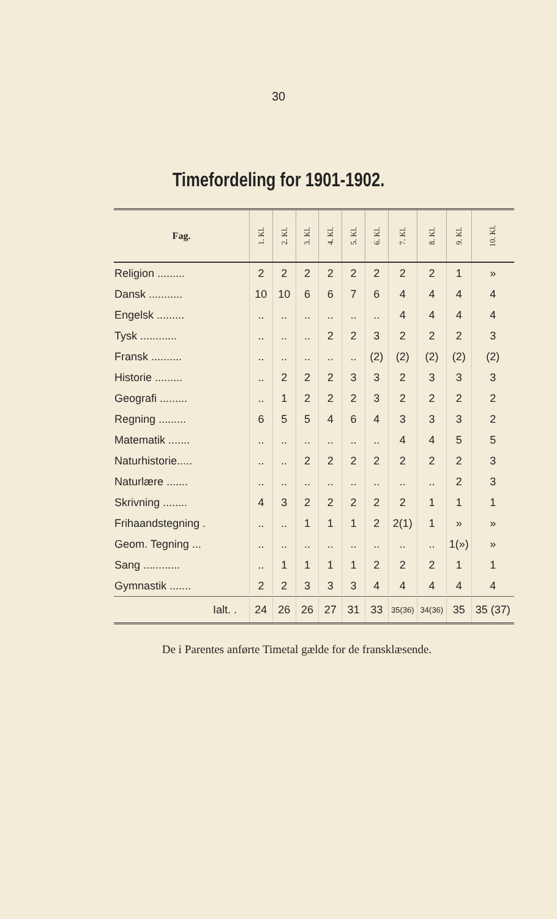30
Timefordeling for 1901-1902.
| Fag. | 1. Kl. | 2. Kl. | 3. Kl. | 4. Kl. | 5. Kl. | 6. Kl. | 7. Kl. | 8. Kl. | 9. Kl. | 10. Kl. |
| --- | --- | --- | --- | --- | --- | --- | --- | --- | --- | --- |
| Religion ......... | 2 | 2 | 2 | 2 | 2 | 2 | 2 | 2 | 1 | » |
| Dansk ........... | 10 | 10 | 6 | 6 | 7 | 6 | 4 | 4 | 4 | 4 |
| Engelsk ......... | .. | .. | .. | .. | .. | .. | 4 | 4 | 4 | 4 |
| Tysk ............ | .. | .. | .. | 2 | 2 | 3 | 2 | 2 | 2 | 3 |
| Fransk .......... | .. | .. | .. | .. | .. | (2) | (2) | (2) | (2) | (2) |
| Historie ......... | .. | 2 | 2 | 2 | 3 | 3 | 2 | 3 | 3 | 3 |
| Geografi ......... | .. | 1 | 2 | 2 | 2 | 3 | 2 | 2 | 2 | 2 |
| Regning ......... | 6 | 5 | 5 | 4 | 6 | 4 | 3 | 3 | 3 | 2 |
| Matematik ....... | .. | .. | .. | .. | .. | .. | 4 | 4 | 5 | 5 |
| Naturhistorie..... | .. | .. | 2 | 2 | 2 | 2 | 2 | 2 | 2 | 3 |
| Naturlære ....... | .. | .. | .. | .. | .. | .. | .. | .. | 2 | 3 |
| Skrivning ........ | 4 | 3 | 2 | 2 | 2 | 2 | 2 | 1 | 1 | 1 |
| Frihaandstegning . | .. | .. | 1 | 1 | 1 | 2 | 2(1) | 1 | » | » |
| Geom. Tegning ... | .. | .. | .. | .. | .. | .. | .. | .. | 1(») | » |
| Sang ............ | .. | 1 | 1 | 1 | 1 | 2 | 2 | 2 | 1 | 1 |
| Gymnastik ....... | 2 | 2 | 3 | 3 | 3 | 4 | 4 | 4 | 4 | 4 |
| Ialt. . | 24 | 26 | 26 | 27 | 31 | 33 | 35(36) | 34(36) | 35 | 35 (37) |
De i Parentes anførte Timetal gælde for de fransklæsende.